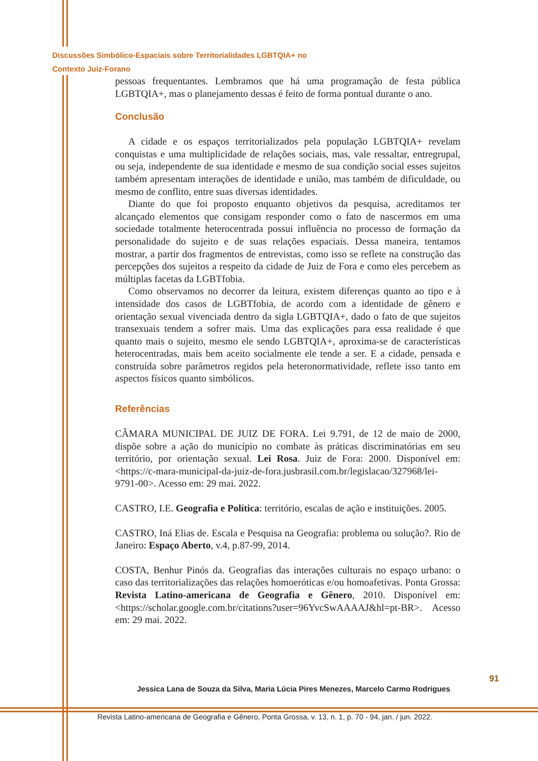Discussões Simbólico-Espaciais sobre Territorialidades LGBTQIA+ no
Contexto Juiz-Forano
pessoas frequentantes. Lembramos que há uma programação de festa pública LGBTQIA+, mas o planejamento dessas é feito de forma pontual durante o ano.
Conclusão
A cidade e os espaços territorializados pela população LGBTQIA+ revelam conquistas e uma multiplicidade de relações sociais, mas, vale ressaltar, entregrupal, ou seja, independente de sua identidade e mesmo de sua condição social esses sujeitos também apresentam interações de identidade e união, mas também de dificuldade, ou mesmo de conflito, entre suas diversas identidades.
Diante do que foi proposto enquanto objetivos da pesquisa, acreditamos ter alcançado elementos que consigam responder como o fato de nascermos em uma sociedade totalmente heterocentrada possui influência no processo de formação da personalidade do sujeito e de suas relações espaciais. Dessa maneira, tentamos mostrar, a partir dos fragmentos de entrevistas, como isso se reflete na construção das percepções dos sujeitos a respeito da cidade de Juiz de Fora e como eles percebem as múltiplas facetas da LGBTfobia.
Como observamos no decorrer da leitura, existem diferenças quanto ao tipo e à intensidade dos casos de LGBTfobia, de acordo com a identidade de gênero e orientação sexual vivenciada dentro da sigla LGBTQIA+, dado o fato de que sujeitos transexuais tendem a sofrer mais. Uma das explicações para essa realidade é que quanto mais o sujeito, mesmo ele sendo LGBTQIA+, aproxima-se de características heterocentradas, mais bem aceito socialmente ele tende a ser. E a cidade, pensada e construída sobre parâmetros regidos pela heteronormatividade, reflete isso tanto em aspectos físicos quanto simbólicos.
Referências
CÂMARA MUNICIPAL DE JUIZ DE FORA. Lei 9.791, de 12 de maio de 2000, dispõe sobre a ação do município no combate às práticas discriminatórias em seu território, por orientação sexual. Lei Rosa. Juiz de Fora: 2000. Disponível em: <https://c-mara-municipal-da-juiz-de-fora.jusbrasil.com.br/legislacao/327968/lei-9791-00>. Acesso em: 29 mai. 2022.
CASTRO, I.E. Geografia e Política: território, escalas de ação e instituições. 2005.
CASTRO, Iná Elias de. Escala e Pesquisa na Geografia: problema ou solução?. Rio de Janeiro: Espaço Aberto, v.4, p.87-99, 2014.
COSTA, Benhur Pinós da. Geografias das interações culturais no espaço urbano: o caso das territorializações das relações homoeróticas e/ou homoafetivas. Ponta Grossa: Revista Latino-americana de Geografia e Gênero, 2010. Disponível em: <https://scholar.google.com.br/citations?user=96YvcSwAAAAJ&hl=pt-BR>. Acesso em: 29 mai. 2022.
Jessica Lana de Souza da Silva, Maria Lúcia Pires Menezes, Marcelo Carmo Rodrigues
91
Revista Latino-americana de Geografia e Gênero, Ponta Grossa, v. 13, n. 1, p. 70 - 94, jan. / jun. 2022.